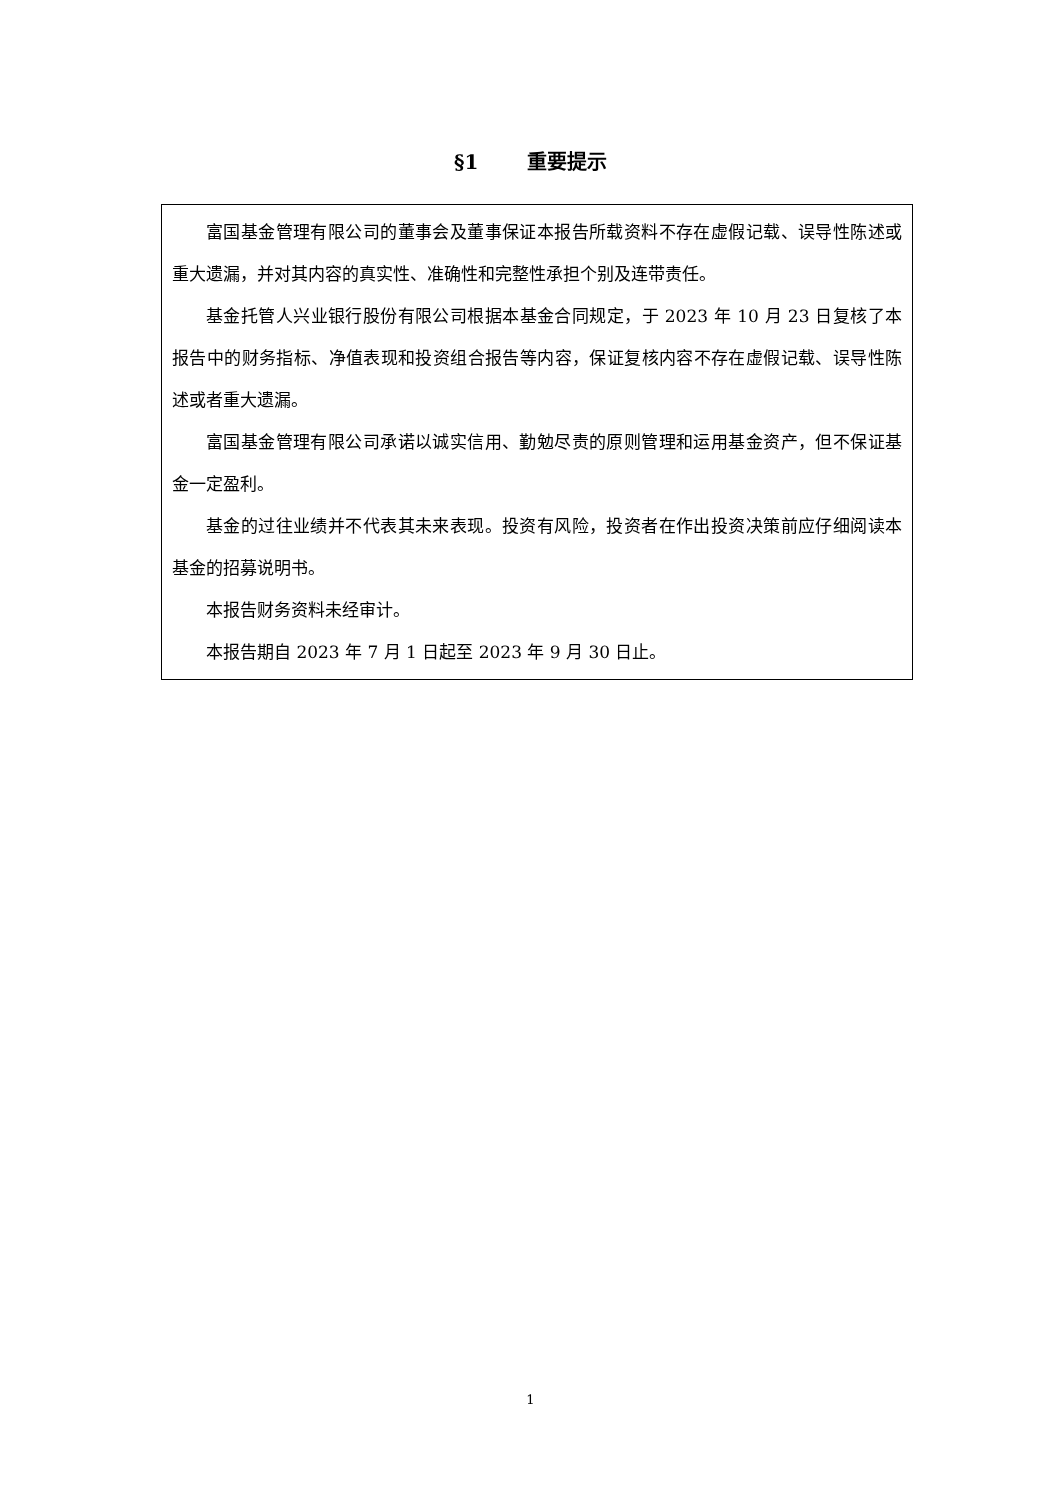§1 重要提示
富国基金管理有限公司的董事会及董事保证本报告所载资料不存在虚假记载、误导性陈述或重大遗漏，并对其内容的真实性、准确性和完整性承担个别及连带责任。
基金托管人兴业银行股份有限公司根据本基金合同规定，于 2023 年 10 月 23 日复核了本报告中的财务指标、净值表现和投资组合报告等内容，保证复核内容不存在虚假记载、误导性陈述或者重大遗漏。
富国基金管理有限公司承诺以诚实信用、勤勉尽责的原则管理和运用基金资产，但不保证基金一定盈利。
基金的过往业绩并不代表其未来表现。投资有风险，投资者在作出投资决策前应仔细阅读本基金的招募说明书。
本报告财务资料未经审计。
本报告期自 2023 年 7 月 1 日起至 2023 年 9 月 30 日止。
1